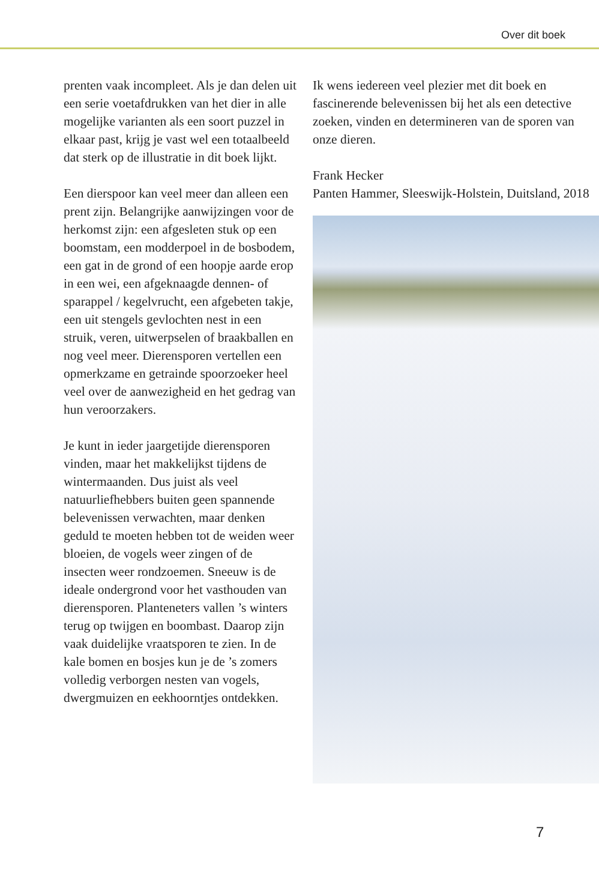Over dit boek
prenten vaak incompleet. Als je dan delen uit een serie voetafdrukken van het dier in alle mogelijke varianten als een soort puzzel in elkaar past, krijg je vast wel een totaalbeeld dat sterk op de illustratie in dit boek lijkt.
Een dierspoor kan veel meer dan alleen een prent zijn. Belangrijke aanwijzingen voor de herkomst zijn: een afgesleten stuk op een boomstam, een modder­poel in de bosbodem, een gat in de grond of een hoopje aarde erop in een wei, een afgeknaagde dennen- of spar­appel / kegelvrucht, een afgebeten takje, een uit stengels gevlochten nest in een struik, veren, uitwerpselen of braakbal­len en nog veel meer. Dierensporen vertellen een opmerkzame en getrainde spoorzoeker heel veel over de aanwezig­heid en het gedrag van hun veroorza­kers.
Je kunt in ieder jaargetijde dierenspo­ren vinden, maar het makkelijkst tij­dens de wintermaanden. Dus juist als veel natuurliefhebbers buiten geen spannende belevenissen verwachten, maar denken geduld te moeten hebben tot de weiden weer bloeien, de vogels weer zingen of de insecten weer rond­zoemen. Sneeuw is de ideale onder­grond voor het vasthouden van dieren­sporen. Planteneters vallen ’s winters terug op twijgen en boombast. Daarop zijn vaak duidelijke vraatsporen te zien. In de kale bomen en bosjes kun je de ’s zomers volledig verborgen nesten van vogels, dwergmuizen en eek­hoorntjes ontdekken.
Ik wens iedereen veel plezier met dit boek en fascinerende belevenissen bij het als een detective zoeken, vinden en determi­neren van de sporen van onze dieren.
Frank Hecker
Panten Hammer, Sleeswijk-Holstein, Duitsland, 2018
7